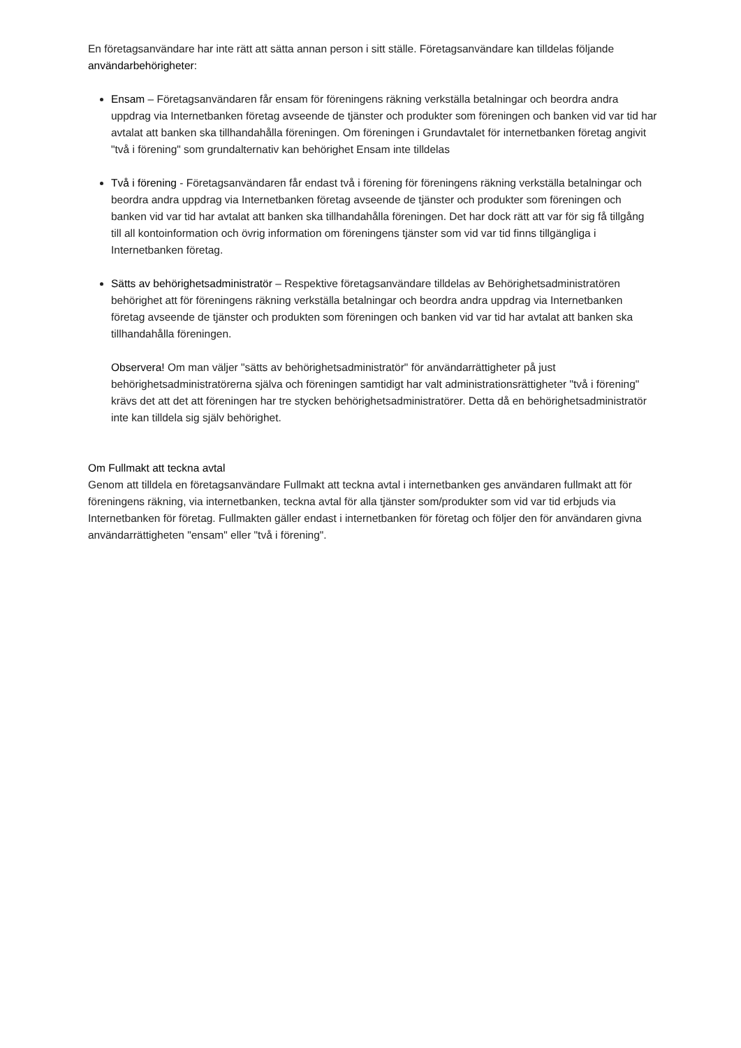En företagsanvändare har inte rätt att sätta annan person i sitt ställe. Företagsanvändare kan tilldelas följande användarbehörigheter:
Ensam – Företagsanvändaren får ensam för föreningens räkning verkställa betalningar och beordra andra uppdrag via Internetbanken företag avseende de tjänster och produkter som föreningen och banken vid var tid har avtalat att banken ska tillhandahålla föreningen. Om föreningen i Grundavtalet för internetbanken företag angivit "två i förening" som grundalternativ kan behörighet Ensam inte tilldelas
Två i förening - Företagsanvändaren får endast två i förening för föreningens räkning verkställa betalningar och beordra andra uppdrag via Internetbanken företag avseende de tjänster och produkter som föreningen och banken vid var tid har avtalat att banken ska tillhandahålla föreningen. Det har dock rätt att var för sig få tillgång till all kontoinformation och övrig information om föreningens tjänster som vid var tid finns tillgängliga i Internetbanken företag.
Sätts av behörighetsadministratör – Respektive företagsanvändare tilldelas av Behörighetsadministratören behörighet att för föreningens räkning verkställa betalningar och beordra andra uppdrag via Internetbanken företag avseende de tjänster och produkten som föreningen och banken vid var tid har avtalat att banken ska tillhandahålla föreningen.
Observera! Om man väljer "sätts av behörighetsadministratör" för användarrättigheter på just behörighetsadministratörerna själva och föreningen samtidigt har valt administrationsrättigheter "två i förening" krävs det att det att föreningen har tre stycken behörighetsadministratörer. Detta då en behörighetsadministratör inte kan tilldela sig själv behörighet.
Om Fullmakt att teckna avtal
Genom att tilldela en företagsanvändare Fullmakt att teckna avtal i internetbanken ges användaren fullmakt att för föreningens räkning, via internetbanken, teckna avtal för alla tjänster som/produkter som vid var tid erbjuds via Internetbanken för företag. Fullmakten gäller endast i internetbanken för företag och följer den för användaren givna användarrättigheten "ensam" eller "två i förening".